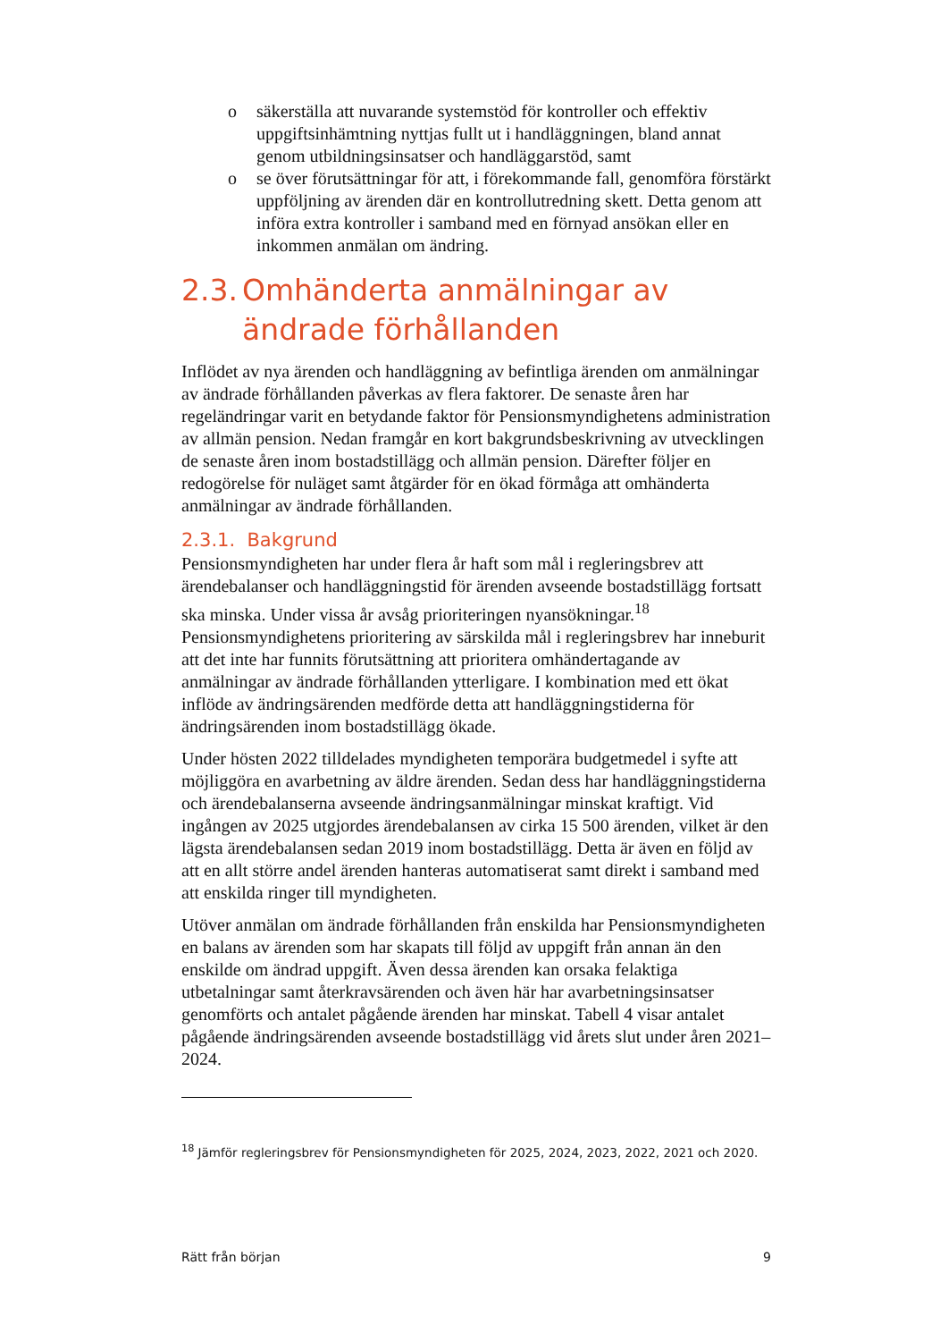o säkerställa att nuvarande systemstöd för kontroller och effektiv uppgiftsinhämtning nyttjas fullt ut i handläggningen, bland annat genom utbildningsinsatser och handläggarstöd, samt
o se över förutsättningar för att, i förekommande fall, genomföra förstärkt uppföljning av ärenden där en kontrollutredning skett. Detta genom att införa extra kontroller i samband med en förnyad ansökan eller en inkommen anmälan om ändring.
2.3. Omhänderta anmälningar av ändrade förhållanden
Inflödet av nya ärenden och handläggning av befintliga ärenden om anmälningar av ändrade förhållanden påverkas av flera faktorer. De senaste åren har regeländringar varit en betydande faktor för Pensionsmyndighetens administration av allmän pension. Nedan framgår en kort bakgrunds­beskrivning av utvecklingen de senaste åren inom bostadstillägg och allmän pension. Därefter följer en redogörelse för nuläget samt åtgärder för en ökad förmåga att omhänderta anmälningar av ändrade förhållanden.
2.3.1. Bakgrund
Pensionsmyndigheten har under flera år haft som mål i regleringsbrev att ärendebalanser och handläggningstid för ärenden avseende bostadstillägg fortsatt ska minska. Under vissa år avsåg prioriteringen nyansökningar.<sup>18</sup> Pensionsmyndighetens prioritering av särskilda mål i regleringsbrev har inneburit att det inte har funnits förutsättning att prioritera omhändertagande av anmälningar av ändrade förhållanden ytterligare. I kombination med ett ökat inflöde av ändringsärenden medförde detta att handläggningstiderna för ändringsärenden inom bostadstillägg ökade.
Under hösten 2022 tilldelades myndigheten temporära budgetmedel i syfte att möjliggöra en avarbetning av äldre ärenden. Sedan dess har hand­läggningstiderna och ärendebalanserna avseende ändringsanmälningar minskat kraftigt. Vid ingången av 2025 utgjordes ärendebalansen av cirka 15 500 ärenden, vilket är den lägsta ärendebalansen sedan 2019 inom bostadstillägg. Detta är även en följd av att en allt större andel ärenden hanteras automatiserat samt direkt i samband med att enskilda ringer till myndigheten.
Utöver anmälan om ändrade förhållanden från enskilda har Pensions­myndigheten en balans av ärenden som har skapats till följd av uppgift från annan än den enskilde om ändrad uppgift. Även dessa ärenden kan orsaka felaktiga utbetalningar samt återkravsärenden och även här har avarbetningsinsatser genomförts och antalet pågående ärenden har minskat. Tabell 4 visar antalet pågående ändringsärenden avseende bostadstillägg vid årets slut under åren 2021–2024.
<sup>18</sup> Jämför regleringsbrev för Pensionsmyndigheten för 2025, 2024, 2023, 2022, 2021 och 2020.
Rätt från början 9